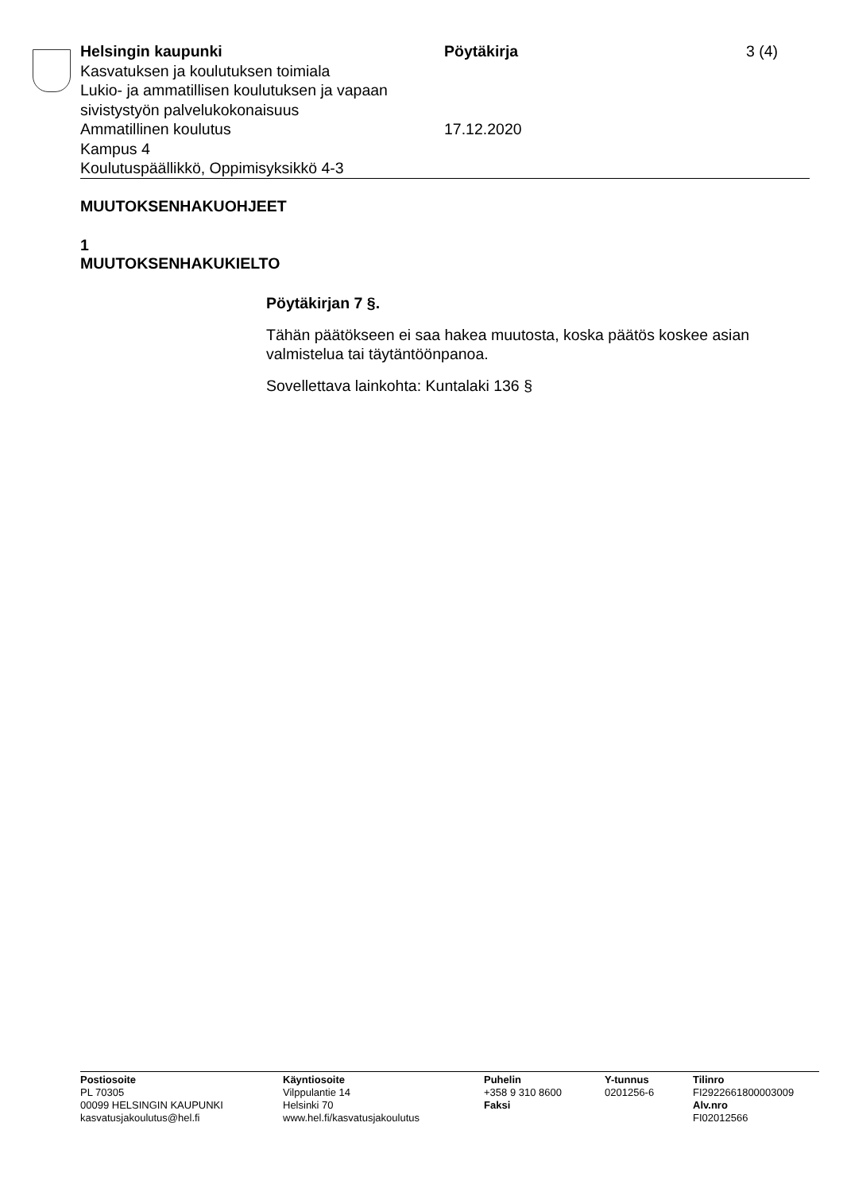Helsingin kaupunki
Kasvatuksen ja koulutuksen toimiala
Lukio- ja ammatillisen koulutuksen ja vapaan sivistystyön palvelukokonaisuus
Ammatillinen koulutus
Kampus 4
Koulutuspäällikkö, Oppimisyksikkö 4-3
Pöytäkirja
17.12.2020
3 (4)
MUUTOKSENHAKUOHJEET
1
MUUTOKSENHAKUKIELTO
Pöytäkirjan 7 §.
Tähän päätökseen ei saa hakea muutosta, koska päätös koskee asian valmistelua tai täytäntöönpanoa.
Sovellettava lainkohta: Kuntalaki 136 §
Postiosoite
PL 70305
00099 HELSINGIN KAUPUNKI
kasvatusjakoulutus@hel.fi
Käyntiosoite
Vilppulantie 14
Helsinki 70
www.hel.fi/kasvatusjakoulutus
Puhelin
+358 9 310 8600
Faksi
Y-tunnus
0201256-6
Tilinro
FI2922661800003009
Alv.nro
FI02012566